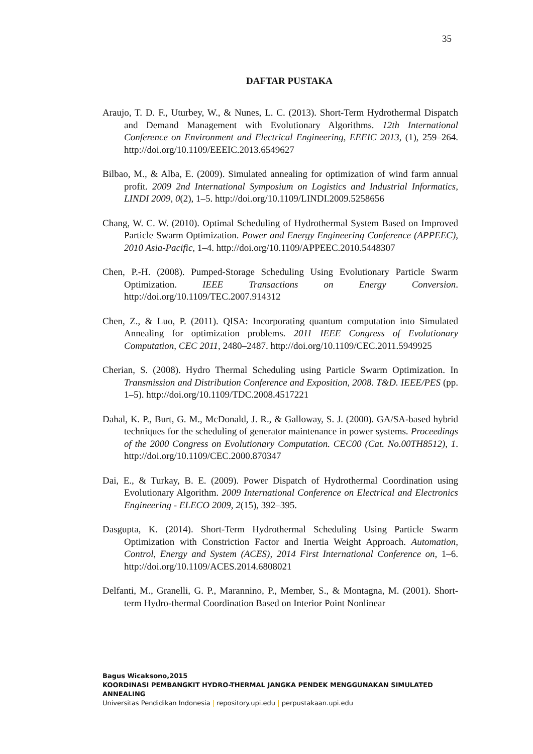35
DAFTAR PUSTAKA
Araujo, T. D. F., Uturbey, W., & Nunes, L. C. (2013). Short-Term Hydrothermal Dispatch and Demand Management with Evolutionary Algorithms. 12th International Conference on Environment and Electrical Engineering, EEEIC 2013, (1), 259–264. http://doi.org/10.1109/EEEIC.2013.6549627
Bilbao, M., & Alba, E. (2009). Simulated annealing for optimization of wind farm annual profit. 2009 2nd International Symposium on Logistics and Industrial Informatics, LINDI 2009, 0(2), 1–5. http://doi.org/10.1109/LINDI.2009.5258656
Chang, W. C. W. (2010). Optimal Scheduling of Hydrothermal System Based on Improved Particle Swarm Optimization. Power and Energy Engineering Conference (APPEEC), 2010 Asia-Pacific, 1–4. http://doi.org/10.1109/APPEEC.2010.5448307
Chen, P.-H. (2008). Pumped-Storage Scheduling Using Evolutionary Particle Swarm Optimization. IEEE Transactions on Energy Conversion. http://doi.org/10.1109/TEC.2007.914312
Chen, Z., & Luo, P. (2011). QISA: Incorporating quantum computation into Simulated Annealing for optimization problems. 2011 IEEE Congress of Evolutionary Computation, CEC 2011, 2480–2487. http://doi.org/10.1109/CEC.2011.5949925
Cherian, S. (2008). Hydro Thermal Scheduling using Particle Swarm Optimization. In Transmission and Distribution Conference and Exposition, 2008. T&D. IEEE/PES (pp. 1–5). http://doi.org/10.1109/TDC.2008.4517221
Dahal, K. P., Burt, G. M., McDonald, J. R., & Galloway, S. J. (2000). GA/SA-based hybrid techniques for the scheduling of generator maintenance in power systems. Proceedings of the 2000 Congress on Evolutionary Computation. CEC00 (Cat. No.00TH8512), 1. http://doi.org/10.1109/CEC.2000.870347
Dai, E., & Turkay, B. E. (2009). Power Dispatch of Hydrothermal Coordination using Evolutionary Algorithm. 2009 International Conference on Electrical and Electronics Engineering - ELECO 2009, 2(15), 392–395.
Dasgupta, K. (2014). Short-Term Hydrothermal Scheduling Using Particle Swarm Optimization with Constriction Factor and Inertia Weight Approach. Automation, Control, Energy and System (ACES), 2014 First International Conference on, 1–6. http://doi.org/10.1109/ACES.2014.6808021
Delfanti, M., Granelli, G. P., Marannino, P., Member, S., & Montagna, M. (2001). Short-term Hydro-thermal Coordination Based on Interior Point Nonlinear
Bagus Wicaksono,2015
KOORDINASI PEMBANGKIT HYDRO-THERMAL JANGKA PENDEK MENGGUNAKAN SIMULATED ANNEALING
Universitas Pendidikan Indonesia | repository.upi.edu | perpustakaan.upi.edu